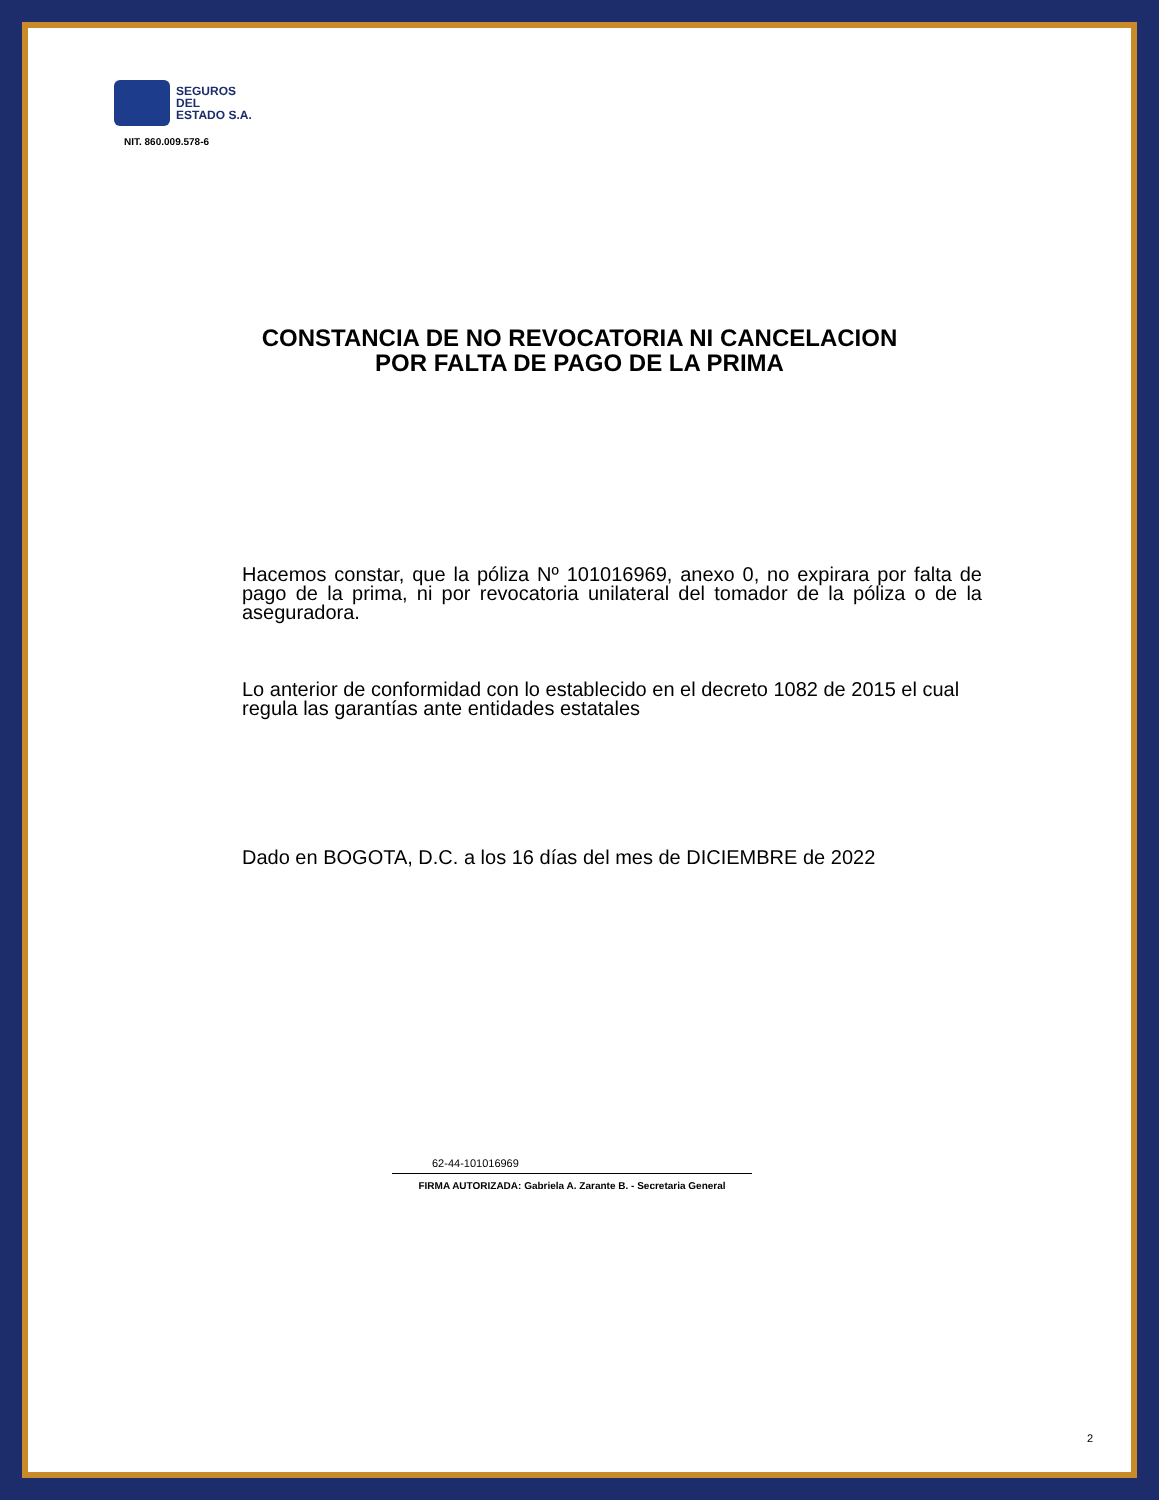SEGUROS
DEL
ESTADO S.A.
NIT. 860.009.578-6
CONSTANCIA DE NO REVOCATORIA NI CANCELACION
POR FALTA DE PAGO DE LA PRIMA
Hacemos constar, que la póliza Nº 101016969, anexo 0, no expirara por falta de pago de la prima, ni por revocatoria unilateral del tomador de la póliza o de la aseguradora.
Lo anterior de conformidad con lo establecido en el decreto 1082 de 2015 el cual regula las garantías ante entidades estatales
Dado en BOGOTA, D.C. a los 16 días del mes de DICIEMBRE de 2022
62-44-101016969
FIRMA AUTORIZADA: Gabriela A. Zarante B. - Secretaria General
2